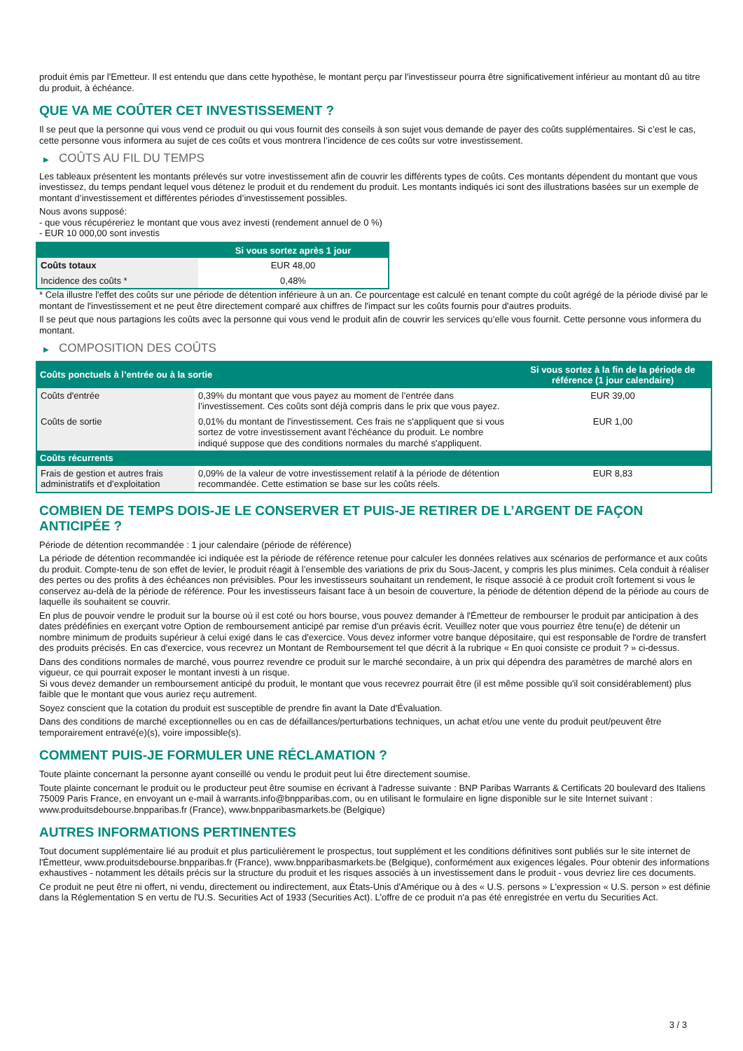produit émis par l'Emetteur. Il est entendu que dans cette hypothèse, le montant perçu par l'investisseur pourra être significativement inférieur au montant dû au titre du produit, à échéance.
QUE VA ME COÛTER CET INVESTISSEMENT ?
Il se peut que la personne qui vous vend ce produit ou qui vous fournit des conseils à son sujet vous demande de payer des coûts supplémentaires. Si c’est le cas, cette personne vous informera au sujet de ces coûts et vous montrera l’incidence de ces coûts sur votre investissement.
▶ COÛTS AU FIL DU TEMPS
Les tableaux présentent les montants prélevés sur votre investissement afin de couvrir les différents types de coûts. Ces montants dépendent du montant que vous investissez, du temps pendant lequel vous détenez le produit et du rendement du produit. Les montants indiqués ici sont des illustrations basées sur un exemple de montant d’investissement et différentes périodes d’investissement possibles.
Nous avons supposé:
- que vous récupéreriez le montant que vous avez investi (rendement annuel de 0 %)
- EUR 10 000,00 sont investis
| | Si vous sortez après 1 jour |
| --- | --- |
| Coûts totaux | EUR 48,00 |
| Incidence des coûts * | 0,48% |
* Cela illustre l'effet des coûts sur une période de détention inférieure à un an. Ce pourcentage est calculé en tenant compte du coût agrégé de la période divisé par le montant de l'investissement et ne peut être directement comparé aux chiffres de l'impact sur les coûts fournis pour d'autres produits.
Il se peut que nous partagions les coûts avec la personne qui vous vend le produit afin de couvrir les services qu’elle vous fournit. Cette personne vous informera du montant.
▶ COMPOSITION DES COÛTS
| Coûts ponctuels à l’entrée ou à la sortie | | Si vous sortez à la fin de la période de référence (1 jour calendaire) |
| --- | --- | --- |
| Coûts d'entrée | 0,39% du montant que vous payez au moment de l’entrée dans l’investissement. Ces coûts sont déjà compris dans le prix que vous payez. | EUR 39,00 |
| Coûts de sortie | 0,01% du montant de l'investissement. Ces frais ne s'appliquent que si vous sortez de votre investissement avant l'échéance du produit. Le nombre indiqué suppose que des conditions normales du marché s'appliquent. | EUR 1,00 |
| Coûts récurrents | | |
| Frais de gestion et autres frais administratifs et d’exploitation | 0,09% de la valeur de votre investissement relatif à la période de détention recommandée. Cette estimation se base sur les coûts réels. | EUR 8,83 |
COMBIEN DE TEMPS DOIS-JE LE CONSERVER ET PUIS-JE RETIRER DE L’ARGENT DE FAÇON ANTICIPÉE ?
Période de détention recommandée : 1 jour calendaire (période de référence)
La période de détention recommandée ici indiquée est la période de référence retenue pour calculer les données relatives aux scénarios de performance et aux coûts du produit. Compte-tenu de son effet de levier, le produit réagit à l’ensemble des variations de prix du Sous-Jacent, y compris les plus minimes. Cela conduit à réaliser des pertes ou des profits à des échéances non prévisibles. Pour les investisseurs souhaitant un rendement, le risque associé à ce produit croît fortement si vous le conservez au-delà de la période de référence. Pour les investisseurs faisant face à un besoin de couverture, la période de détention dépend de la période au cours de laquelle ils souhaitent se couvrir.
En plus de pouvoir vendre le produit sur la bourse où il est coté ou hors bourse, vous pouvez demander à l'Émetteur de rembourser le produit par anticipation à des dates prédéfinies en exerçant votre Option de remboursement anticipé par remise d'un préavis écrit. Veuillez noter que vous pourriez être tenu(e) de détenir un nombre minimum de produits supérieur à celui exigé dans le cas d'exercice. Vous devez informer votre banque dépositaire, qui est responsable de l'ordre de transfert des produits précisés. En cas d'exercice, vous recevrez un Montant de Remboursement tel que décrit à la rubrique « En quoi consiste ce produit ? » ci-dessus.
Dans des conditions normales de marché, vous pourrez revendre ce produit sur le marché secondaire, à un prix qui dépendra des paramètres de marché alors en vigueur, ce qui pourrait exposer le montant investi à un risque.
Si vous devez demander un remboursement anticipé du produit, le montant que vous recevrez pourrait être (il est même possible qu'il soit considérablement) plus faible que le montant que vous auriez reçu autrement.
Soyez conscient que la cotation du produit est susceptible de prendre fin avant la Date d'Évaluation.
Dans des conditions de marché exceptionnelles ou en cas de défaillances/perturbations techniques, un achat et/ou une vente du produit peut/peuvent être temporairement entravé(e)(s), voire impossible(s).
COMMENT PUIS-JE FORMULER UNE RÉCLAMATION ?
Toute plainte concernant la personne ayant conseillé ou vendu le produit peut lui être directement soumise.
Toute plainte concernant le produit ou le producteur peut être soumise en écrivant à l'adresse suivante : BNP Paribas Warrants & Certificats 20 boulevard des Italiens 75009 Paris France, en envoyant un e-mail à warrants.info@bnpparibas.com, ou en utilisant le formulaire en ligne disponible sur le site Internet suivant : www.produitsdebourse.bnpparibas.fr (France), www.bnpparibasmarkets.be (Belgique)
AUTRES INFORMATIONS PERTINENTES
Tout document supplémentaire lié au produit et plus particulièrement le prospectus, tout supplément et les conditions définitives sont publiés sur le site internet de l'Émetteur, www.produitsdebourse.bnpparibas.fr (France), www.bnpparibasmarkets.be (Belgique), conformément aux exigences légales. Pour obtenir des informations exhaustives - notamment les détails précis sur la structure du produit et les risques associés à un investissement dans le produit - vous devriez lire ces documents.
Ce produit ne peut être ni offert, ni vendu, directement ou indirectement, aux États-Unis d'Amérique ou à des « U.S. persons » L'expression « U.S. person » est définie dans la Réglementation S en vertu de l'U.S. Securities Act of 1933 (Securities Act). L'offre de ce produit n'a pas été enregistrée en vertu du Securities Act.
3 / 3